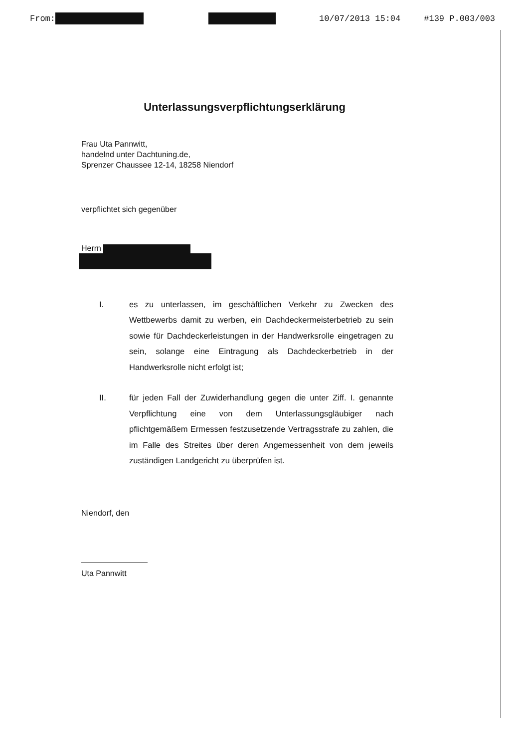From: 10/07/2013 15:04 #139 P.003/003
Unterlassungsverpflichtungserklärung
Frau Uta Pannwitt,
handelnd unter Dachtuning.de,
Sprenzer Chaussee 12-14, 18258 Niendorf
verpflichtet sich gegenüber
Herrn
I. es zu unterlassen, im geschäftlichen Verkehr zu Zwecken des Wettbewerbs damit zu werben, ein Dachdeckermeisterbetrieb zu sein sowie für Dachdeckerleistungen in der Handwerksrolle eingetragen zu sein, solange eine Eintragung als Dachdeckerbetrieb in der Handwerksrolle nicht erfolgt ist;
II. für jeden Fall der Zuwiderhandlung gegen die unter Ziff. I. genannte Verpflichtung eine von dem Unterlassungsgläubiger nach pflichtgemäßem Ermessen festzusetzende Vertragsstrafe zu zahlen, die im Falle des Streites über deren Angemessenheit von dem jeweils zuständigen Landgericht zu überprüfen ist.
Niendorf, den
Uta Pannwitt